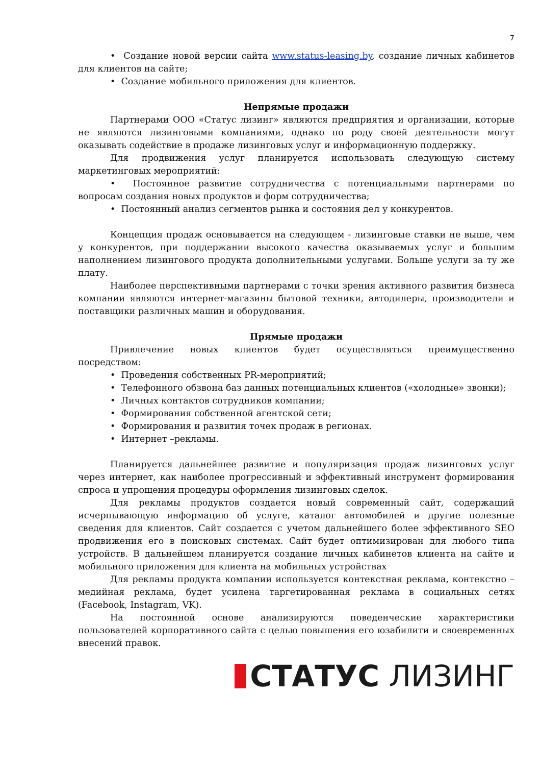7
• Создание новой версии сайта www.status-leasing.by, создание личных кабинетов для клиентов на сайте;
• Создание мобильного приложения для клиентов.
Непрямые продажи
Партнерами ООО «Статус лизинг» являются предприятия и организации, которые не являются лизинговыми компаниями, однако по роду своей деятельности могут оказывать содействие в продаже лизинговых услуг и информационную поддержку.
Для продвижения услуг планируется использовать следующую систему маркетинговых мероприятий:
• Постоянное развитие сотрудничества с потенциальными партнерами по вопросам создания новых продуктов и форм сотрудничества;
• Постоянный анализ сегментов рынка и состояния дел у конкурентов.
Концепция продаж основывается на следующем - лизинговые ставки не выше, чем у конкурентов, при поддержании высокого качества оказываемых услуг и большим наполнением лизингового продукта дополнительными услугами. Больше услуги за ту же плату.
Наиболее перспективными партнерами с точки зрения активного развития бизнеса компании являются интернет-магазины бытовой техники, автодилеры, производители и поставщики различных машин и оборудования.
Прямые продажи
Привлечение новых клиентов будет осуществляться преимущественно посредством:
• Проведения собственных PR-мероприятий;
• Телефонного обзвона баз данных потенциальных клиентов («холодные» звонки);
• Личных контактов сотрудников компании;
• Формирования собственной агентской сети;
• Формирования и развития точек продаж в регионах.
• Интернет –рекламы.
Планируется дальнейшее развитие и популяризация продаж лизинговых услуг через интернет, как наиболее прогрессивный и эффективный инструмент формирования спроса и упрощения процедуры оформления лизинговых сделок.
Для рекламы продуктов создается новый современный сайт, содержащий исчерпывающую информацию об услуге, каталог автомобилей и другие полезные сведения для клиентов. Сайт создается с учетом дальнейшего более эффективного SEO продвижения его в поисковых системах. Сайт будет оптимизирован для любого типа устройств. В дальнейшем планируется создание личных кабинетов клиента на сайте и мобильного приложения для клиента на мобильных устройствах
Для рекламы продукта компании используется контекстная реклама, контекстно –медийная реклама, будет усилена таргетированная реклама в социальных сетях (Facebook, Instagram, VK).
На постоянной основе анализируются поведенческие характеристики пользователей корпоративного сайта с целью повышения его юзабилити и своевременных внесений правок.
СТАТУС ЛИЗИНГ